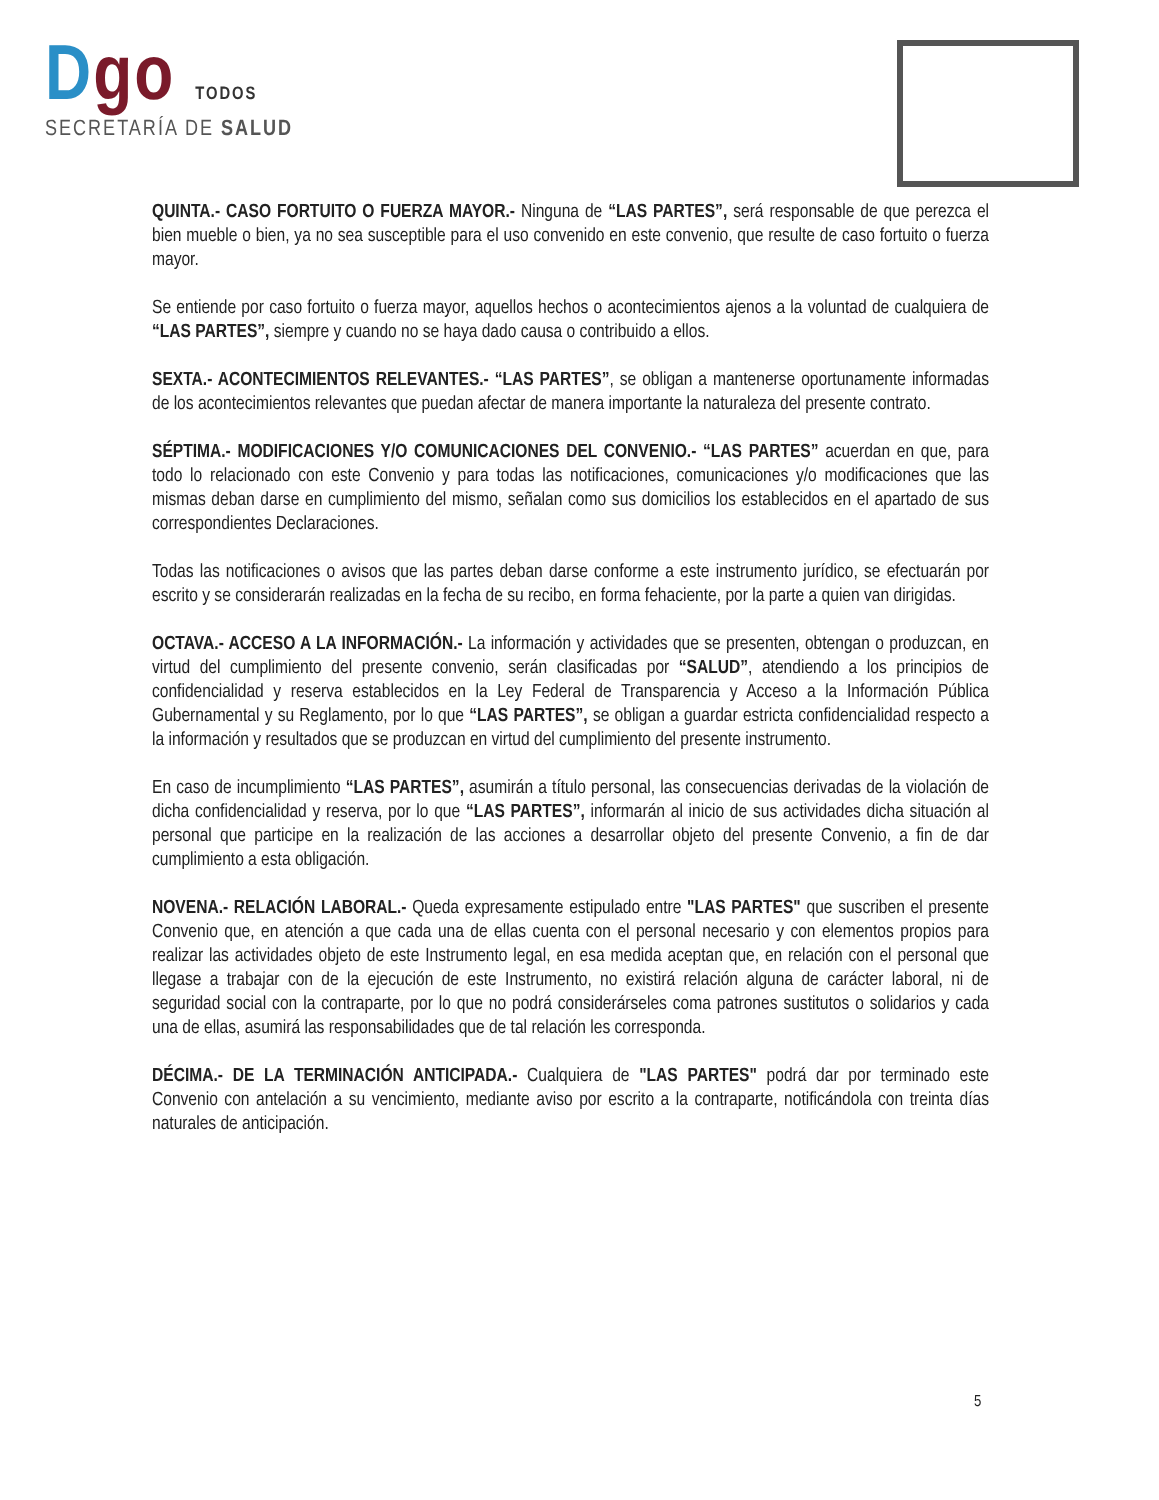Dgo TODOS
SECRETARÍA DE SALUD
QUINTA.- CASO FORTUITO O FUERZA MAYOR.- Ninguna de “LAS PARTES”, será responsable de que perezca el bien mueble o bien, ya no sea susceptible para el uso convenido en este convenio, que resulte de caso fortuito o fuerza mayor.
Se entiende por caso fortuito o fuerza mayor, aquellos hechos o acontecimientos ajenos a la voluntad de cualquiera de “LAS PARTES”, siempre y cuando no se haya dado causa o contribuido a ellos.
SEXTA.- ACONTECIMIENTOS RELEVANTES.- “LAS PARTES”, se obligan a mantenerse oportunamente informadas de los acontecimientos relevantes que puedan afectar de manera importante la naturaleza del presente contrato.
SÉPTIMA.- MODIFICACIONES Y/O COMUNICACIONES DEL CONVENIO.- “LAS PARTES” acuerdan en que, para todo lo relacionado con este Convenio y para todas las notificaciones, comunicaciones y/o modificaciones que las mismas deban darse en cumplimiento del mismo, señalan como sus domicilios los establecidos en el apartado de sus correspondientes Declaraciones.
Todas las notificaciones o avisos que las partes deban darse conforme a este instrumento jurídico, se efectuarán por escrito y se considerarán realizadas en la fecha de su recibo, en forma fehaciente, por la parte a quien van dirigidas.
OCTAVA.- ACCESO A LA INFORMACIÓN.- La información y actividades que se presenten, obtengan o produzcan, en virtud del cumplimiento del presente convenio, serán clasificadas por “SALUD”, atendiendo a los principios de confidencialidad y reserva establecidos en la Ley Federal de Transparencia y Acceso a la Información Pública Gubernamental y su Reglamento, por lo que “LAS PARTES”, se obligan a guardar estricta confidencialidad respecto a la información y resultados que se produzcan en virtud del cumplimiento del presente instrumento.
En caso de incumplimiento “LAS PARTES”, asumirán a título personal, las consecuencias derivadas de la violación de dicha confidencialidad y reserva, por lo que “LAS PARTES”, informarán al inicio de sus actividades dicha situación al personal que participe en la realización de las acciones a desarrollar objeto del presente Convenio, a fin de dar cumplimiento a esta obligación.
NOVENA.- RELACIÓN LABORAL.- Queda expresamente estipulado entre "LAS PARTES" que suscriben el presente Convenio que, en atención a que cada una de ellas cuenta con el personal necesario y con elementos propios para realizar las actividades objeto de este Instrumento legal, en esa medida aceptan que, en relación con el personal que llegase a trabajar con de la ejecución de este Instrumento, no existirá relación alguna de carácter laboral, ni de seguridad social con la contraparte, por lo que no podrá considerárseles coma patrones sustitutos o solidarios y cada una de ellas, asumirá las responsabilidades que de tal relación les corresponda.
DÉCIMA.- DE LA TERMINACIÓN ANTICIPADA.- Cualquiera de "LAS PARTES" podrá dar por terminado este Convenio con antelación a su vencimiento, mediante aviso por escrito a la contraparte, notificándola con treinta días naturales de anticipación.
5